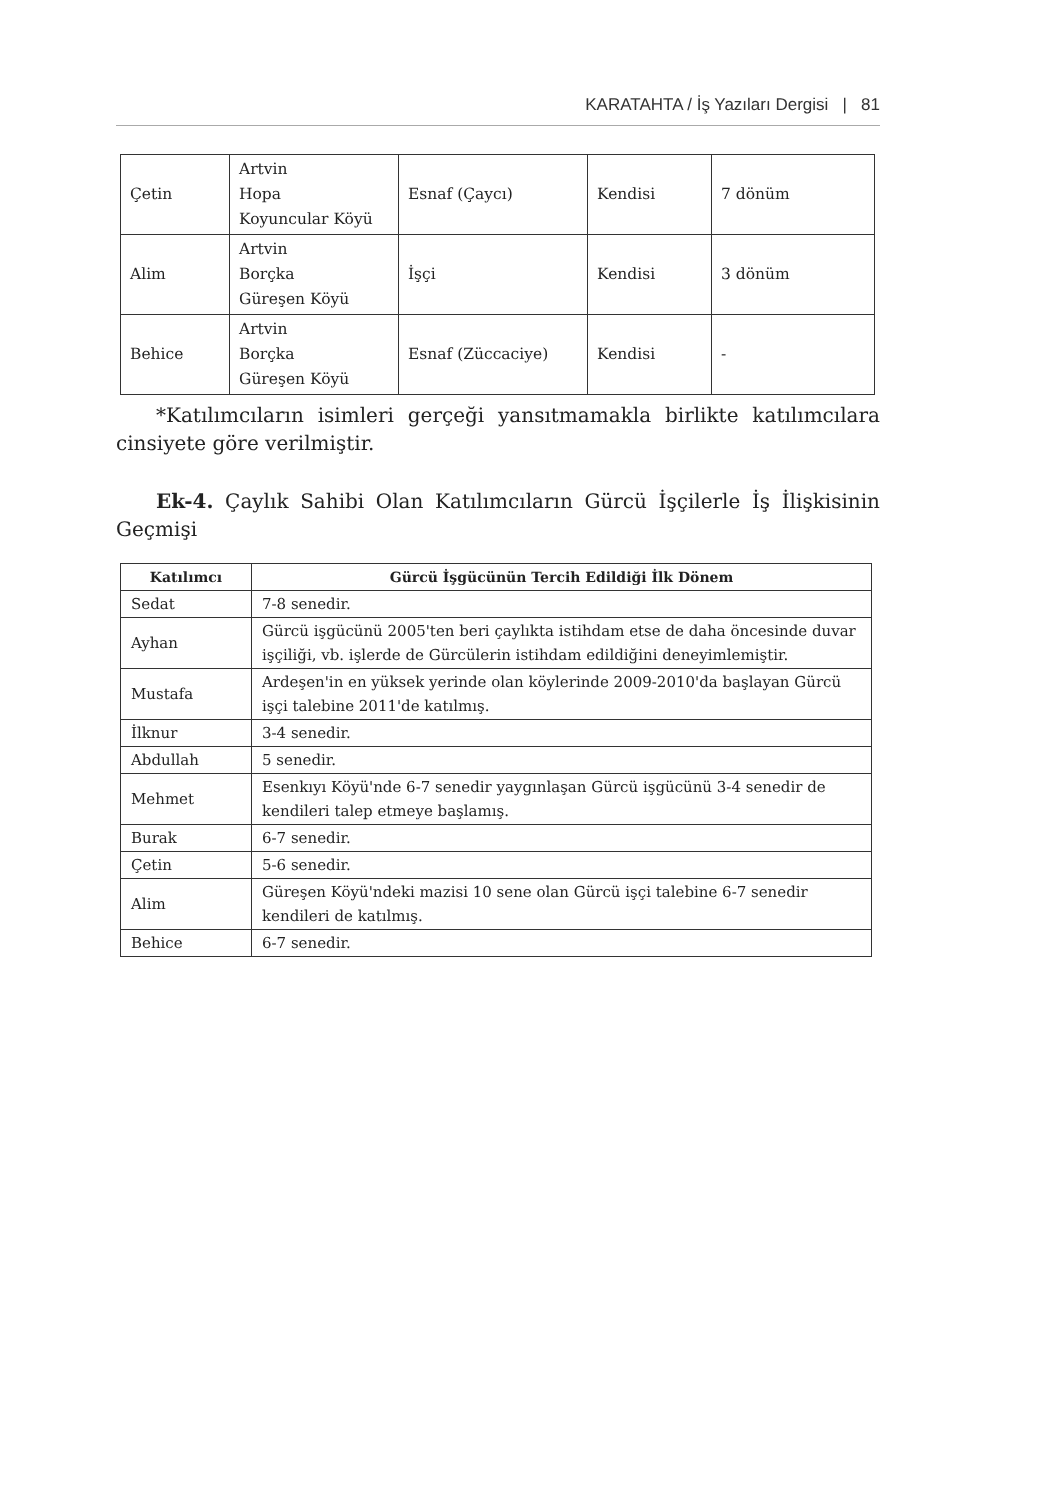KARATAHTA / İş Yazıları Dergisi | 81
| Çetin | Artvin Hopa Koyuncular Köyü | Esnaf (Çaycı) | Kendisi | 7 dönüm |
| Alim | Artvin Borçka Güreşen Köyü | İşçi | Kendisi | 3 dönüm |
| Behice | Artvin Borçka Güreşen Köyü | Esnaf (Züccaciye) | Kendisi | - |
*Katılımcıların isimleri gerçeği yansıtmamakla birlikte katılımcılara cinsiyete göre verilmiştir.
Ek-4. Çaylık Sahibi Olan Katılımcıların Gürcü İşçilerle İş İlişkisinin Geçmişi
| Katılımcı | Gürcü İşgücünün Tercih Edildiği İlk Dönem |
| --- | --- |
| Sedat | 7-8 senedir. |
| Ayhan | Gürcü işgücünü 2005'ten beri çaylıkta istihdam etse de daha öncesinde duvar işçiliği, vb. işlerde de Gürcülerin istihdam edildiğini deneyimlemiştir. |
| Mustafa | Ardeşen'in en yüksek yerinde olan köylerinde 2009-2010'da başlayan Gürcü işçi talebine 2011'de katılmış. |
| İlknur | 3-4 senedir. |
| Abdullah | 5 senedir. |
| Mehmet | Esenkıyı Köyü'nde 6-7 senedir yaygınlaşan Gürcü işgücünü 3-4 senedir de kendileri talep etmeye başlamış. |
| Burak | 6-7 senedir. |
| Çetin | 5-6 senedir. |
| Alim | Güreşen Köyü'ndeki mazisi 10 sene olan Gürcü işçi talebine 6-7 senedir kendileri de katılmış. |
| Behice | 6-7 senedir. |